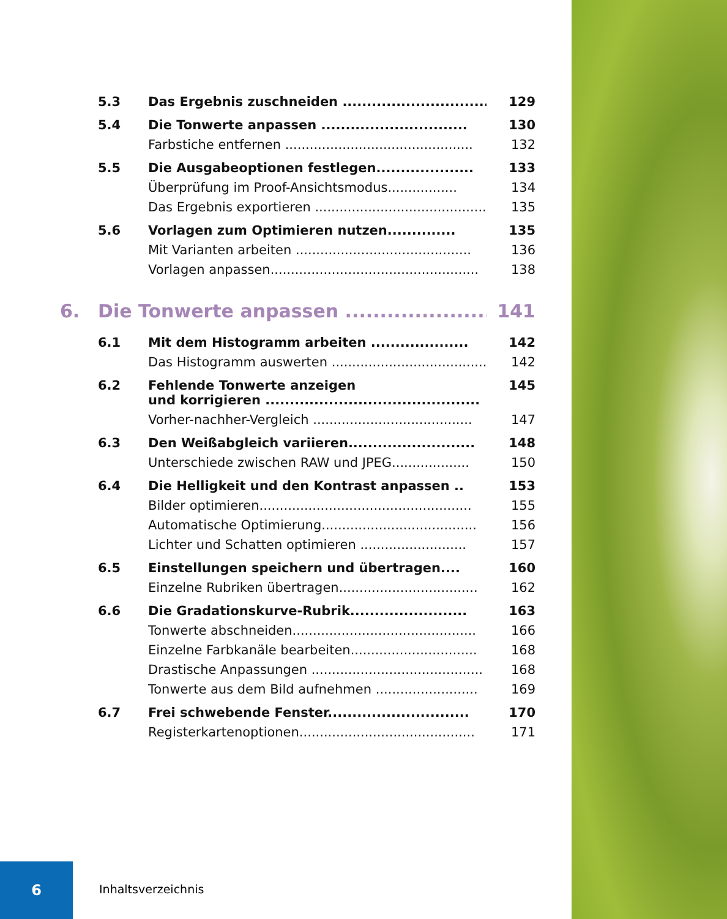5.3 Das Ergebnis zuschneiden .............................. 129
5.4 Die Tonwerte anpassen .............................. 130
Farbstiche entfernen .............................................. 132
5.5 Die Ausgabeoptionen festlegen.................... 133
Überprüfung im Proof-Ansichtsmodus................. 134
Das Ergebnis exportieren ........................................... 135
5.6 Vorlagen zum Optimieren nutzen.............. 135
Mit Varianten arbeiten ........................................... 136
Vorlagen anpassen................................................... 138
6. Die Tonwerte anpassen ....................... 141
6.1 Mit dem Histogramm arbeiten .................... 142
Das Histogramm auswerten ....................................... 142
6.2 Fehlende Tonwerte anzeigen
und korrigieren ............................................ 145
Vorher-nachher-Vergleich ....................................... 147
6.3 Den Weißabgleich variieren.......................... 148
Unterschiede zwischen RAW und JPEG................... 150
6.4 Die Helligkeit und den Kontrast anpassen .. 153
Bilder optimieren.................................................... 155
Automatische Optimierung...................................... 156
Lichter und Schatten optimieren .......................... 157
6.5 Einstellungen speichern und übertragen.... 160
Einzelne Rubriken übertragen.................................. 162
6.6 Die Gradationskurve-Rubrik........................ 163
Tonwerte abschneiden............................................. 166
Einzelne Farbkanäle bearbeiten............................... 168
Drastische Anpassungen .......................................... 168
Tonwerte aus dem Bild aufnehmen ......................... 169
6.7 Frei schwebende Fenster............................. 170
Registerkartenoptionen........................................... 171
6
Inhaltsverzeichnis